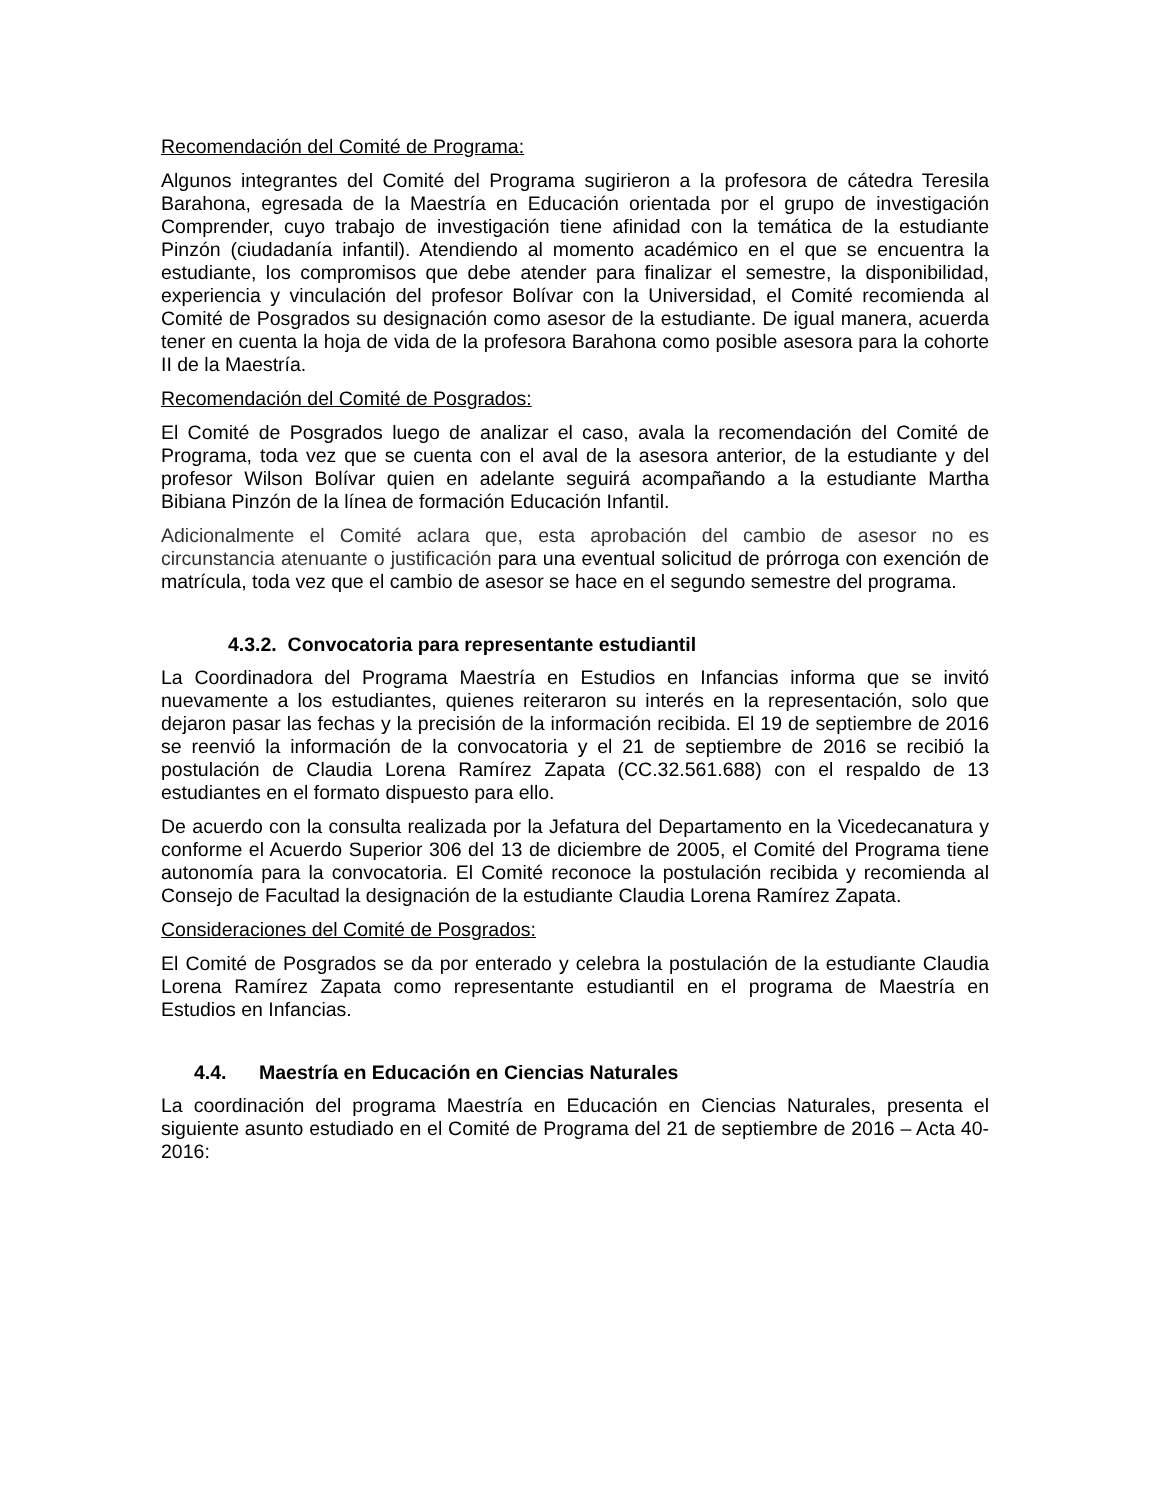Recomendación del Comité de Programa:
Algunos integrantes del Comité del Programa sugirieron a la profesora de cátedra Teresila Barahona, egresada de la Maestría en Educación orientada por el grupo de investigación Comprender, cuyo trabajo de investigación tiene afinidad con la temática de la estudiante Pinzón (ciudadanía infantil). Atendiendo al momento académico en el que se encuentra la estudiante, los compromisos que debe atender para finalizar el semestre, la disponibilidad, experiencia y vinculación del profesor Bolívar con la Universidad, el Comité recomienda al Comité de Posgrados su designación como asesor de la estudiante. De igual manera, acuerda tener en cuenta la hoja de vida de la profesora Barahona como posible asesora para la cohorte II de la Maestría.
Recomendación del Comité de Posgrados:
El Comité de Posgrados luego de analizar el caso, avala la recomendación del Comité de Programa, toda vez que se cuenta con el aval de la asesora anterior, de la estudiante y del profesor Wilson Bolívar quien en adelante seguirá acompañando a la estudiante Martha Bibiana Pinzón de la línea de formación Educación Infantil.
Adicionalmente el Comité aclara que, esta aprobación del cambio de asesor no es circunstancia atenuante o justificación para una eventual solicitud de prórroga con exención de matrícula, toda vez que el cambio de asesor se hace en el segundo semestre del programa.
4.3.2. Convocatoria para representante estudiantil
La Coordinadora del Programa Maestría en Estudios en Infancias informa que se invitó nuevamente a los estudiantes, quienes reiteraron su interés en la representación, solo que dejaron pasar las fechas y la precisión de la información recibida. El 19 de septiembre de 2016 se reenvió la información de la convocatoria y el 21 de septiembre de 2016 se recibió la postulación de Claudia Lorena Ramírez Zapata (CC.32.561.688) con el respaldo de 13 estudiantes en el formato dispuesto para ello.
De acuerdo con la consulta realizada por la Jefatura del Departamento en la Vicedecanatura y conforme el Acuerdo Superior 306 del 13 de diciembre de 2005, el Comité del Programa tiene autonomía para la convocatoria. El Comité reconoce la postulación recibida y recomienda al Consejo de Facultad la designación de la estudiante Claudia Lorena Ramírez Zapata.
Consideraciones del Comité de Posgrados:
El Comité de Posgrados se da por enterado y celebra la postulación de la estudiante Claudia Lorena Ramírez Zapata como representante estudiantil en el programa de Maestría en Estudios en Infancias.
4.4. Maestría en Educación en Ciencias Naturales
La coordinación del programa Maestría en Educación en Ciencias Naturales, presenta el siguiente asunto estudiado en el Comité de Programa del 21 de septiembre de 2016 – Acta 40-2016: